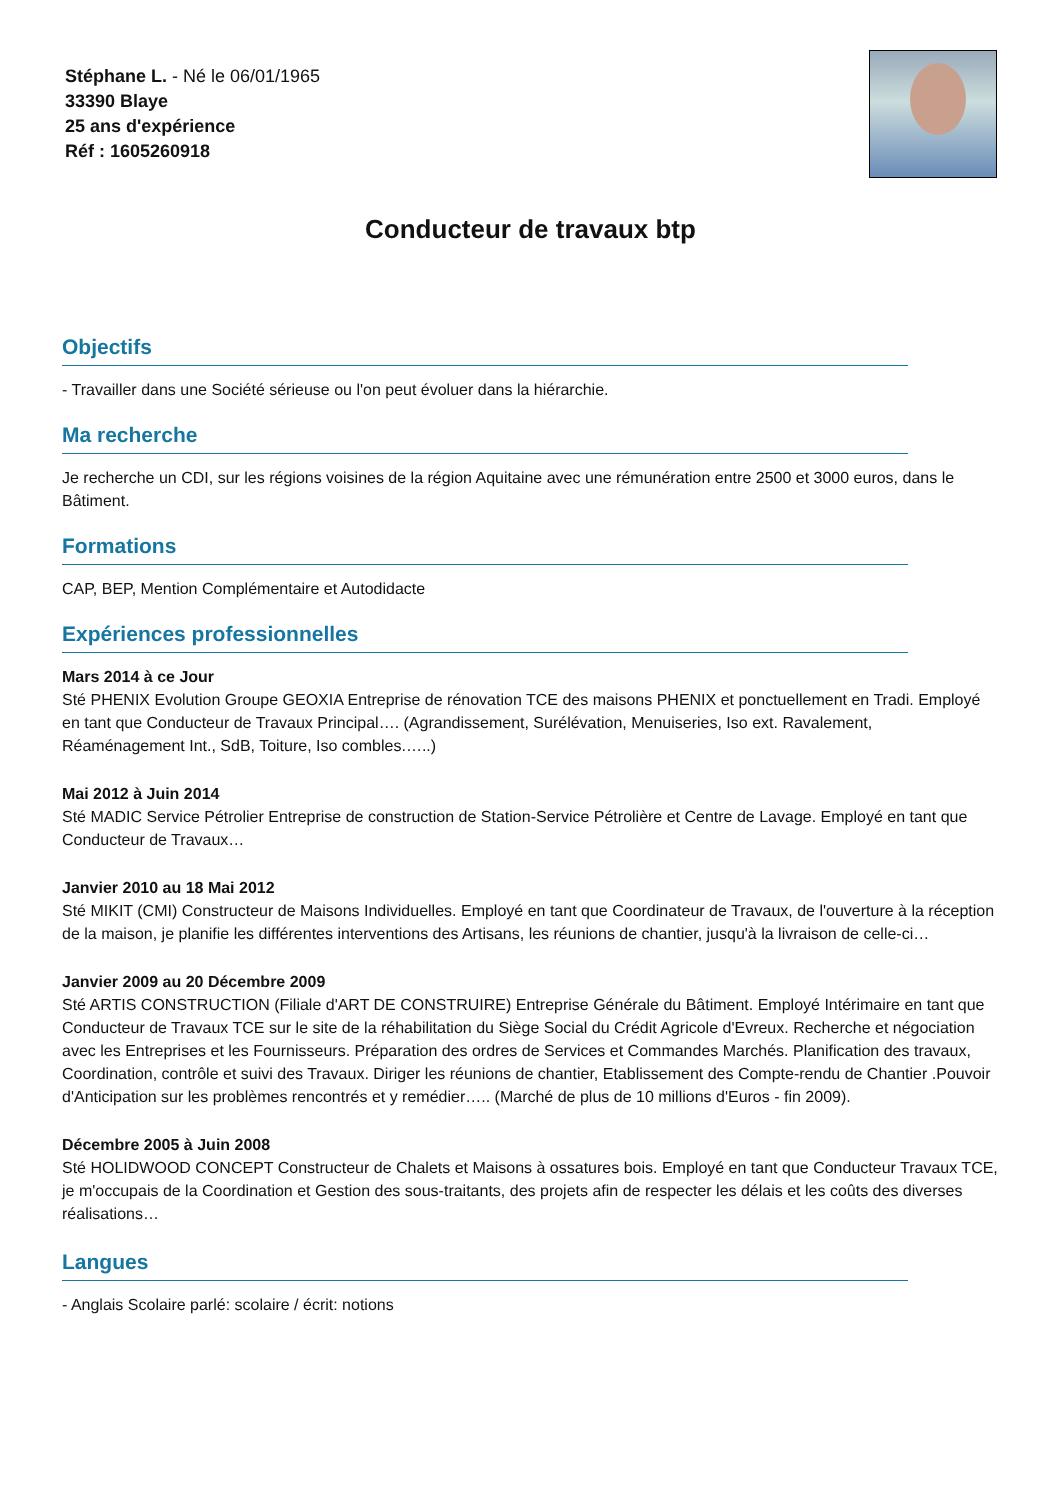Stéphane L. - Né le 06/01/1965
33390 Blaye
25 ans d'expérience
Réf : 1605260918
Conducteur de travaux btp
Objectifs
- Travailler dans une Société sérieuse ou l'on peut évoluer dans la hiérarchie.
Ma recherche
Je recherche un CDI, sur les régions voisines de la région Aquitaine avec une rémunération entre 2500 et 3000 euros, dans le Bâtiment.
Formations
CAP, BEP, Mention Complémentaire et Autodidacte
Expériences professionnelles
Mars 2014 à ce Jour
Sté PHENIX Evolution Groupe GEOXIA Entreprise de rénovation TCE des maisons PHENIX et ponctuellement en Tradi. Employé en tant que Conducteur de Travaux Principal…. (Agrandissement, Surélévation, Menuiseries, Iso ext. Ravalement, Réaménagement Int., SdB, Toiture, Iso combles.…..)
Mai 2012 à Juin 2014
Sté MADIC Service Pétrolier Entreprise de construction de Station-Service Pétrolière et Centre de Lavage. Employé en tant que Conducteur de Travaux…
Janvier 2010 au 18 Mai 2012
Sté MIKIT (CMI) Constructeur de Maisons Individuelles. Employé en tant que Coordinateur de Travaux, de l'ouverture à la réception de la maison, je planifie les différentes interventions des Artisans, les réunions de chantier, jusqu'à la livraison de celle-ci…
Janvier 2009 au 20 Décembre 2009
Sté ARTIS CONSTRUCTION (Filiale d'ART DE CONSTRUIRE) Entreprise Générale du Bâtiment. Employé Intérimaire en tant que Conducteur de Travaux TCE sur le site de la réhabilitation du Siège Social du Crédit Agricole d'Evreux. Recherche et négociation avec les Entreprises et les Fournisseurs. Préparation des ordres de Services et Commandes Marchés. Planification des travaux, Coordination, contrôle et suivi des Travaux. Diriger les réunions de chantier, Etablissement des Compte-rendu de Chantier .Pouvoir d'Anticipation sur les problèmes rencontrés et y remédier….. (Marché de plus de 10 millions d'Euros - fin 2009).
Décembre 2005 à Juin 2008
Sté HOLIDWOOD CONCEPT Constructeur de Chalets et Maisons à ossatures bois. Employé en tant que Conducteur Travaux TCE, je m'occupais de la Coordination et Gestion des sous-traitants, des projets afin de respecter les délais et les coûts des diverses réalisations…
Langues
- Anglais Scolaire parlé: scolaire / écrit: notions